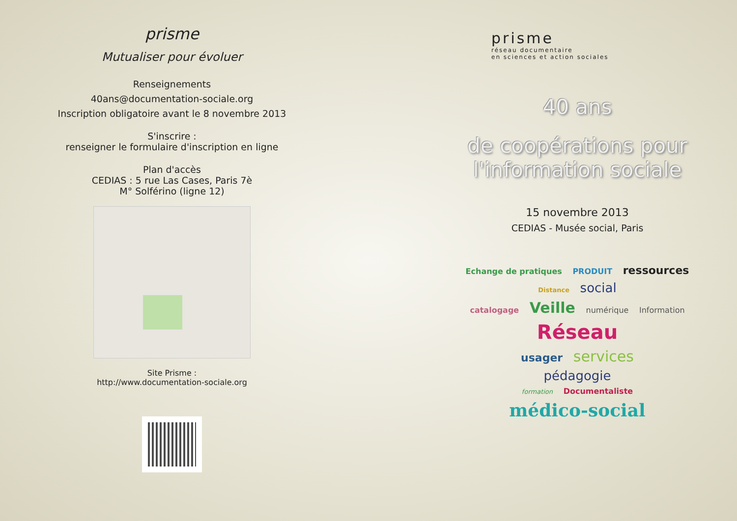prisme
Mutualiser pour évoluer
Renseignements
40ans@documentation-sociale.org
Inscription obligatoire avant le 8 novembre 2013
S'inscrire :
renseigner le formulaire d'inscription en ligne
Plan d'accès
CEDIAS : 5 rue Las Cases, Paris 7è
M° Solférino (ligne 12)
Site Prisme :
http://www.documentation-sociale.org
prisme
réseau documentaire
en sciences et action sociales
40 ans
de coopérations pour
l'information sociale
15 novembre 2013
CEDIAS - Musée social, Paris
Echange de pratiques PRODUIT ressources
Distance social
catalogage Veille numérique Information
Réseau
usager services
pédagogie
formation Documentaliste
médico-social